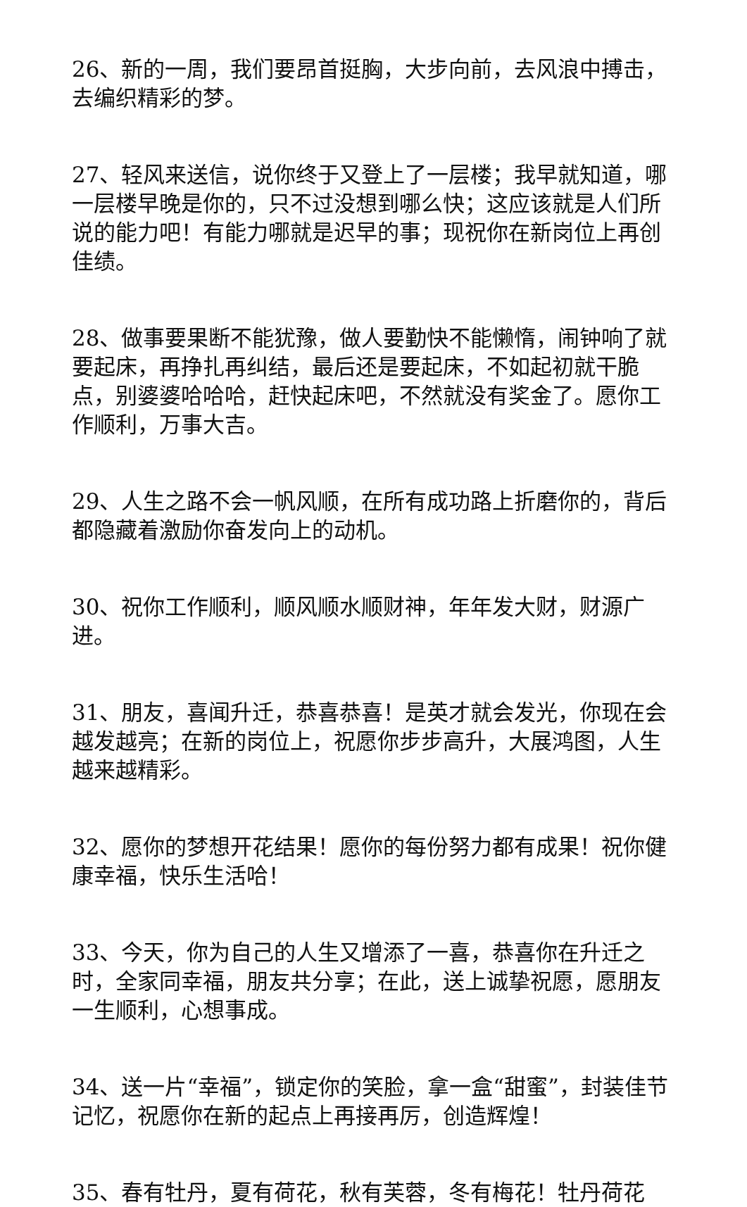26、新的一周，我们要昂首挺胸，大步向前，去风浪中搏击，去编织精彩的梦。
27、轻风来送信，说你终于又登上了一层楼；我早就知道，哪一层楼早晚是你的，只不过没想到哪么快；这应该就是人们所说的能力吧！有能力哪就是迟早的事；现祝你在新岗位上再创佳绩。
28、做事要果断不能犹豫，做人要勤快不能懒惰，闹钟响了就要起床，再挣扎再纠结，最后还是要起床，不如起初就干脆点，别婆婆哈哈哈，赶快起床吧，不然就没有奖金了。愿你工作顺利，万事大吉。
29、人生之路不会一帆风顺，在所有成功路上折磨你的，背后都隐藏着激励你奋发向上的动机。
30、祝你工作顺利，顺风顺水顺财神，年年发大财，财源广进。
31、朋友，喜闻升迁，恭喜恭喜！是英才就会发光，你现在会越发越亮；在新的岗位上，祝愿你步步高升，大展鸿图，人生越来越精彩。
32、愿你的梦想开花结果！愿你的每份努力都有成果！祝你健康幸福，快乐生活哈！
33、今天，你为自己的人生又增添了一喜，恭喜你在升迁之时，全家同幸福，朋友共分享；在此，送上诚挚祝愿，愿朋友一生顺利，心想事成。
34、送一片“幸福”，锁定你的笑脸，拿一盒“甜蜜”，封装佳节记忆，祝愿你在新的起点上再接再厉，创造辉煌！
35、春有牡丹，夏有荷花，秋有芙蓉，冬有梅花！牡丹荷花